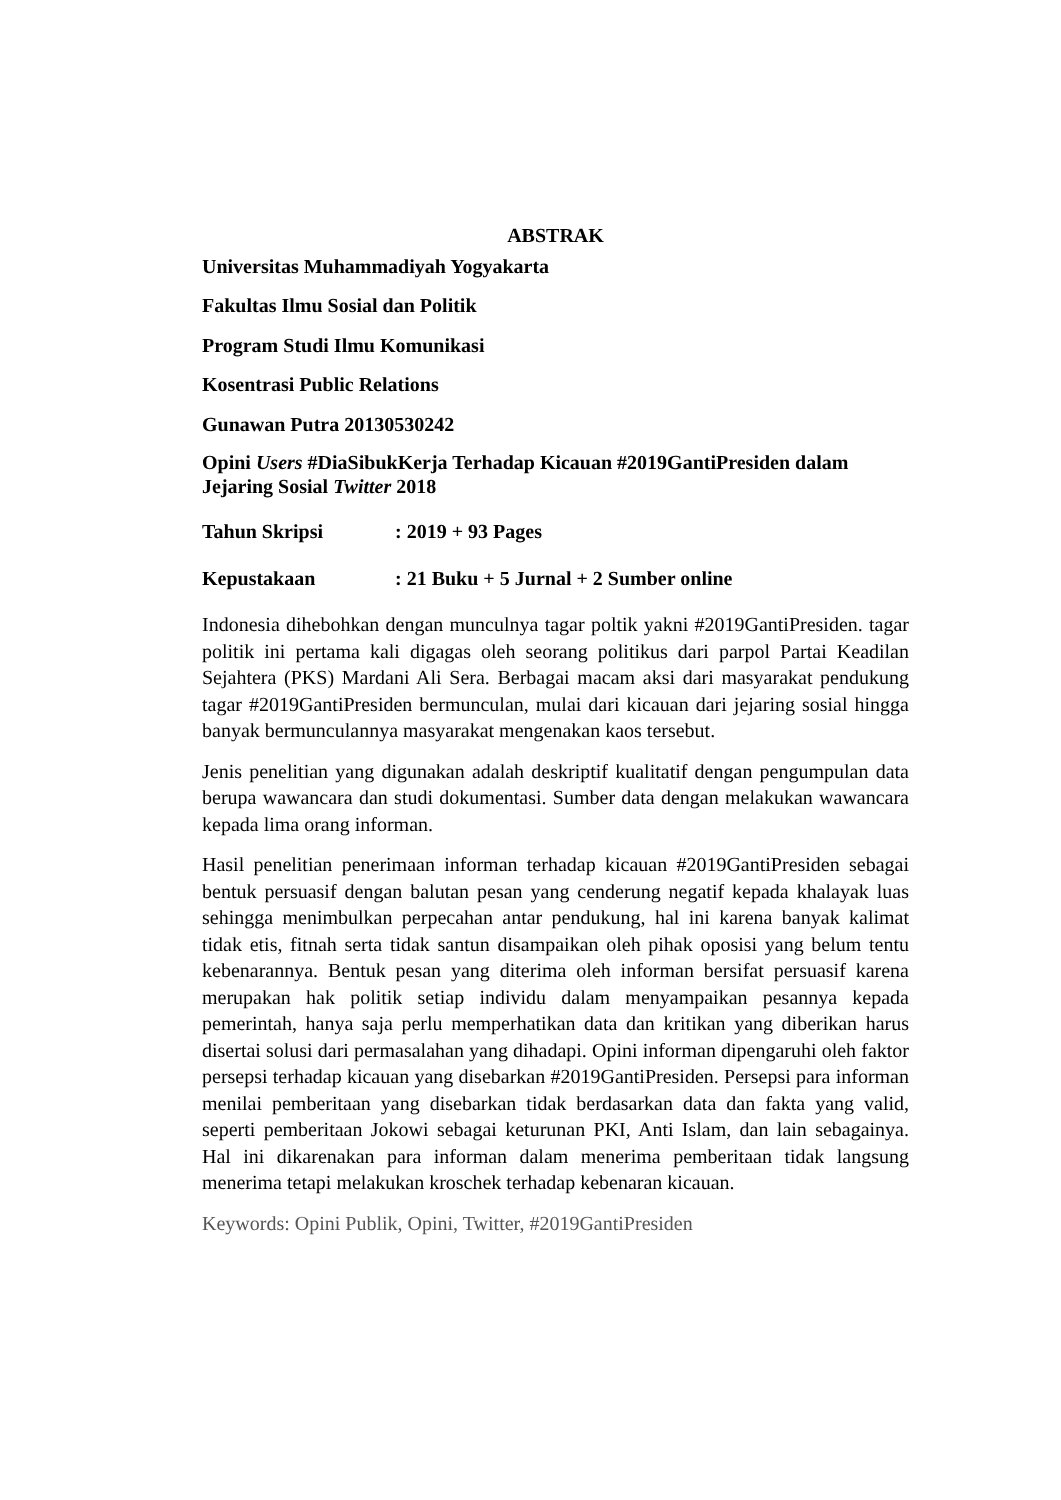ABSTRAK
Universitas Muhammadiyah Yogyakarta
Fakultas Ilmu Sosial dan Politik
Program Studi Ilmu Komunikasi
Kosentrasi Public Relations
Gunawan Putra 20130530242
Opini Users #DiaSibukKerja Terhadap Kicauan #2019GantiPresiden dalam Jejaring Sosial Twitter 2018
Tahun Skripsi: 2019 + 93 Pages
Kepustakaan: 21 Buku + 5 Jurnal + 2 Sumber online
Indonesia dihebohkan dengan munculnya tagar poltik yakni #2019GantiPresiden. tagar politik ini pertama kali digagas oleh seorang politikus dari parpol Partai Keadilan Sejahtera (PKS) Mardani Ali Sera. Berbagai macam aksi dari masyarakat pendukung tagar #2019GantiPresiden bermunculan, mulai dari kicauan dari jejaring sosial hingga banyak bermunculannya masyarakat mengenakan kaos tersebut.
Jenis penelitian yang digunakan adalah deskriptif kualitatif dengan pengumpulan data berupa wawancara dan studi dokumentasi. Sumber data dengan melakukan wawancara kepada lima orang informan.
Hasil penelitian penerimaan informan terhadap kicauan #2019GantiPresiden sebagai bentuk persuasif dengan balutan pesan yang cenderung negatif kepada khalayak luas sehingga menimbulkan perpecahan antar pendukung, hal ini karena banyak kalimat tidak etis, fitnah serta tidak santun disampaikan oleh pihak oposisi yang belum tentu kebenarannya. Bentuk pesan yang diterima oleh informan bersifat persuasif karena merupakan hak politik setiap individu dalam menyampaikan pesannya kepada pemerintah, hanya saja perlu memperhatikan data dan kritikan yang diberikan harus disertai solusi dari permasalahan yang dihadapi. Opini informan dipengaruhi oleh faktor persepsi terhadap kicauan yang disebarkan #2019GantiPresiden. Persepsi para informan menilai pemberitaan yang disebarkan tidak berdasarkan data dan fakta yang valid, seperti pemberitaan Jokowi sebagai keturunan PKI, Anti Islam, dan lain sebagainya. Hal ini dikarenakan para informan dalam menerima pemberitaan tidak langsung menerima tetapi melakukan kroschek terhadap kebenaran kicauan.
Keywords: Opini Publik, Opini, Twitter, #2019GantiPresiden